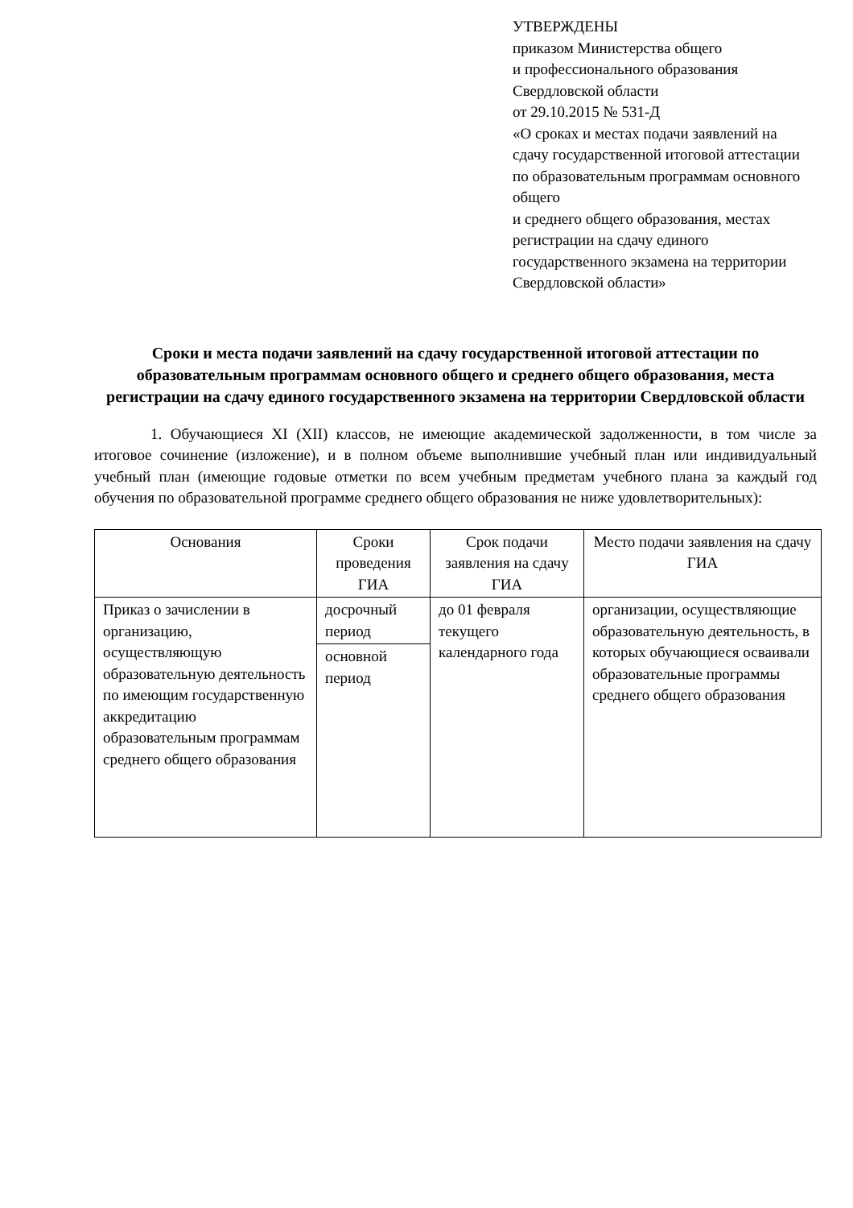УТВЕРЖДЕНЫ
приказом Министерства общего
и профессионального образования
Свердловской области
от 29.10.2015 № 531-Д
«О сроках и местах подачи заявлений на сдачу государственной итоговой аттестации по образовательным программам основного общего
и среднего общего образования, местах регистрации на сдачу единого государственного экзамена на территории Свердловской области»
Сроки и места подачи заявлений на сдачу государственной итоговой аттестации по образовательным программам основного общего и среднего общего образования, места регистрации на сдачу единого государственного экзамена на территории Свердловской области
1. Обучающиеся XI (XII) классов, не имеющие академической задолженности, в том числе за итоговое сочинение (изложение), и в полном объеме выполнившие учебный план или индивидуальный учебный план (имеющие годовые отметки по всем учебным предметам учебного плана за каждый год обучения по образовательной программе среднего общего образования не ниже удовлетворительных):
| Основания | Сроки проведения ГИА | Срок подачи заявления на сдачу ГИА | Место подачи заявления на сдачу ГИА |
| --- | --- | --- | --- |
| Приказ о зачислении в организацию, осуществляющую образовательную деятельность по имеющим государственную аккредитацию образовательным программам среднего общего образования | досрочный период | до 01 февраля текущего календарного года | организации, осуществляющие образовательную деятельность, в которых обучающиеся осваивали образовательные программы среднего общего образования |
| | основной период | | |